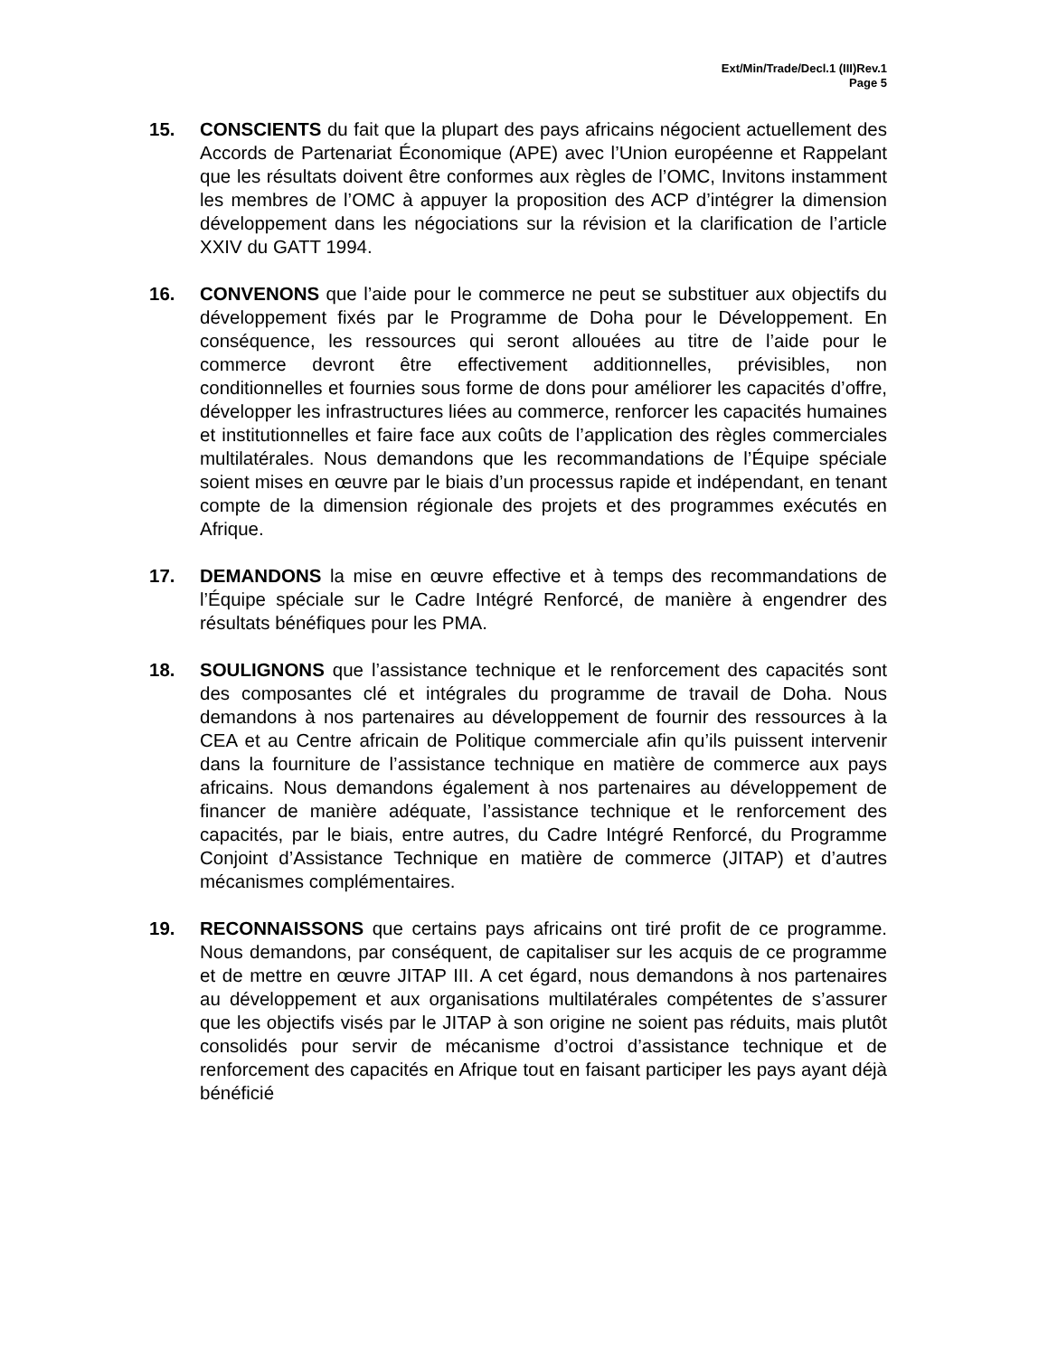Ext/Min/Trade/Decl.1 (III)Rev.1
Page 5
15. CONSCIENTS du fait que la plupart des pays africains négocient actuellement des Accords de Partenariat Économique (APE) avec l’Union européenne et Rappelant que les résultats doivent être conformes aux règles de l’OMC, Invitons instamment les membres de l’OMC à appuyer la proposition des ACP d’intégrer la dimension développement dans les négociations sur la révision et la clarification de l’article XXIV du GATT 1994.
16. CONVENONS que l’aide pour le commerce ne peut se substituer aux objectifs du développement fixés par le Programme de Doha pour le Développement. En conséquence, les ressources qui seront allouées au titre de l’aide pour le commerce devront être effectivement additionnelles, prévisibles, non conditionnelles et fournies sous forme de dons pour améliorer les capacités d’offre, développer les infrastructures liées au commerce, renforcer les capacités humaines et institutionnelles et faire face aux coûts de l’application des règles commerciales multilatérales. Nous demandons que les recommandations de l’Équipe spéciale soient mises en œuvre par le biais d’un processus rapide et indépendant, en tenant compte de la dimension régionale des projets et des programmes exécutés en Afrique.
17. DEMANDONS la mise en œuvre effective et à temps des recommandations de l’Équipe spéciale sur le Cadre Intégré Renforcé, de manière à engendrer des résultats bénéfiques pour les PMA.
18. SOULIGNONS que l’assistance technique et le renforcement des capacités sont des composantes clé et intégrales du programme de travail de Doha. Nous demandons à nos partenaires au développement de fournir des ressources à la CEA et au Centre africain de Politique commerciale afin qu’ils puissent intervenir dans la fourniture de l’assistance technique en matière de commerce aux pays africains. Nous demandons également à nos partenaires au développement de financer de manière adéquate, l’assistance technique et le renforcement des capacités, par le biais, entre autres, du Cadre Intégré Renforcé, du Programme Conjoint d’Assistance Technique en matière de commerce (JITAP) et d’autres mécanismes complémentaires.
19. RECONNAISSONS que certains pays africains ont tiré profit de ce programme. Nous demandons, par conséquent, de capitaliser sur les acquis de ce programme et de mettre en œuvre JITAP III. A cet égard, nous demandons à nos partenaires au développement et aux organisations multilatérales compétentes de s’assurer que les objectifs visés par le JITAP à son origine ne soient pas réduits, mais plutôt consolidés pour servir de mécanisme d’octroi d’assistance technique et de renforcement des capacités en Afrique tout en faisant participer les pays ayant déjà bénéficié